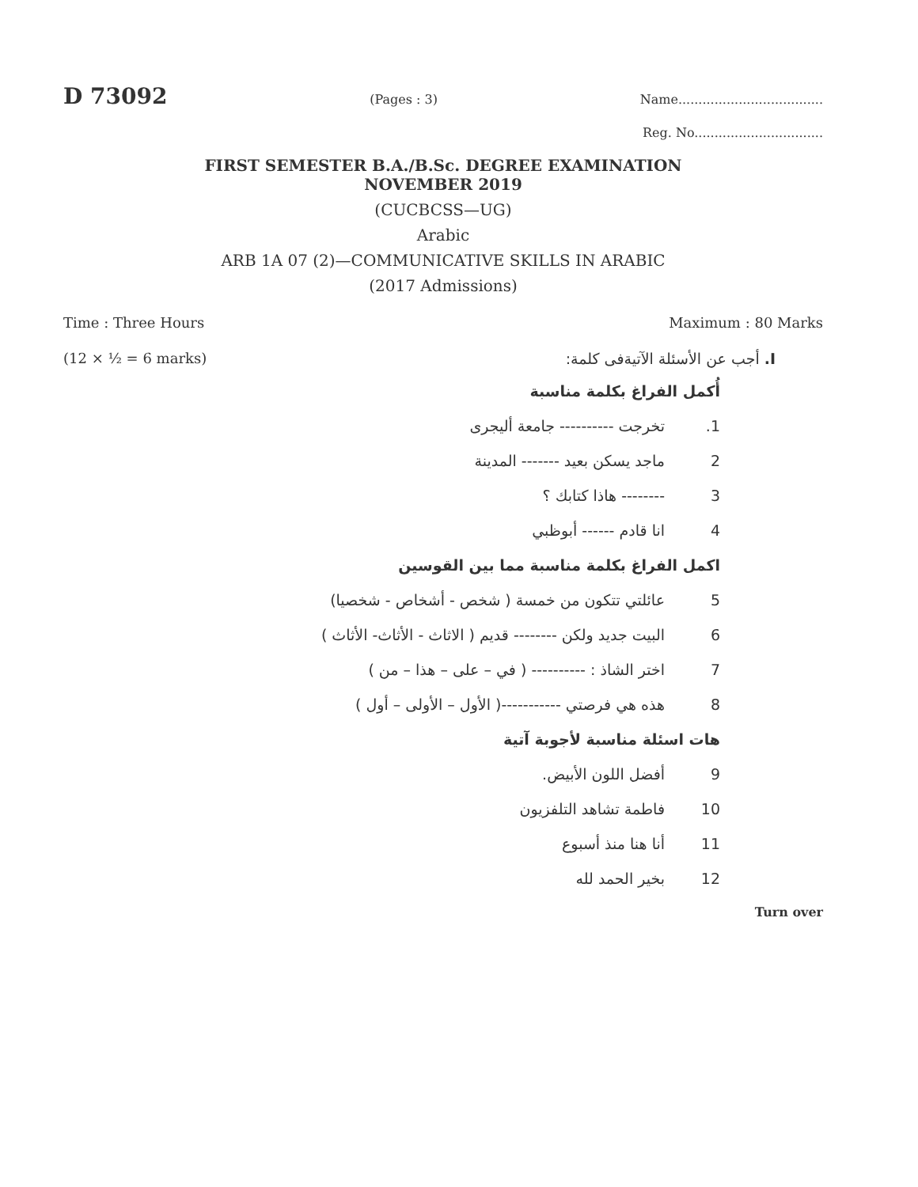D 73092 (Pages : 3) Name....................................
Reg. No................................
FIRST SEMESTER B.A./B.Sc. DEGREE EXAMINATION
NOVEMBER 2019
(CUCBCSS—UG)
Arabic
ARB 1A 07 (2)—COMMUNICATIVE SKILLS IN ARABIC
(2017 Admissions)
Time : Three Hours Maximum : 80 Marks
(12 × ½ = 6 marks) I. أجب عن الأسئلة الآتيةفى كلمة:
أُكمل الفراغ بكلمة مناسبة
1. تخرجت ---------- جامعة أليجرى
2 ماجد يسكن بعيد ------- المدينة
3 -------- هاذا كتابك ؟
4 انا قادم ------ أبوظبي
اكمل الفراغ بكلمة مناسبة مما بين القوسين
5 عائلتي تتكون من خمسة ( شخص - أشخاص - شخصيا)
6 البيت جديد ولكن -------- قديم ( الاثاث - الأثاث- الأثاث )
7 اختر الشاذ : ---------- ( في – على – هذا – من )
8 هذه هي فرصتي -----------( الأول – الأولى – أول )
هات اسئلة مناسبة لأجوبة آتية
9 أفضل اللون الأبيض.
10 فاطمة تشاهد التلفزيون
11 أنا هنا منذ أسبوع
12 بخير الحمد لله
Turn over